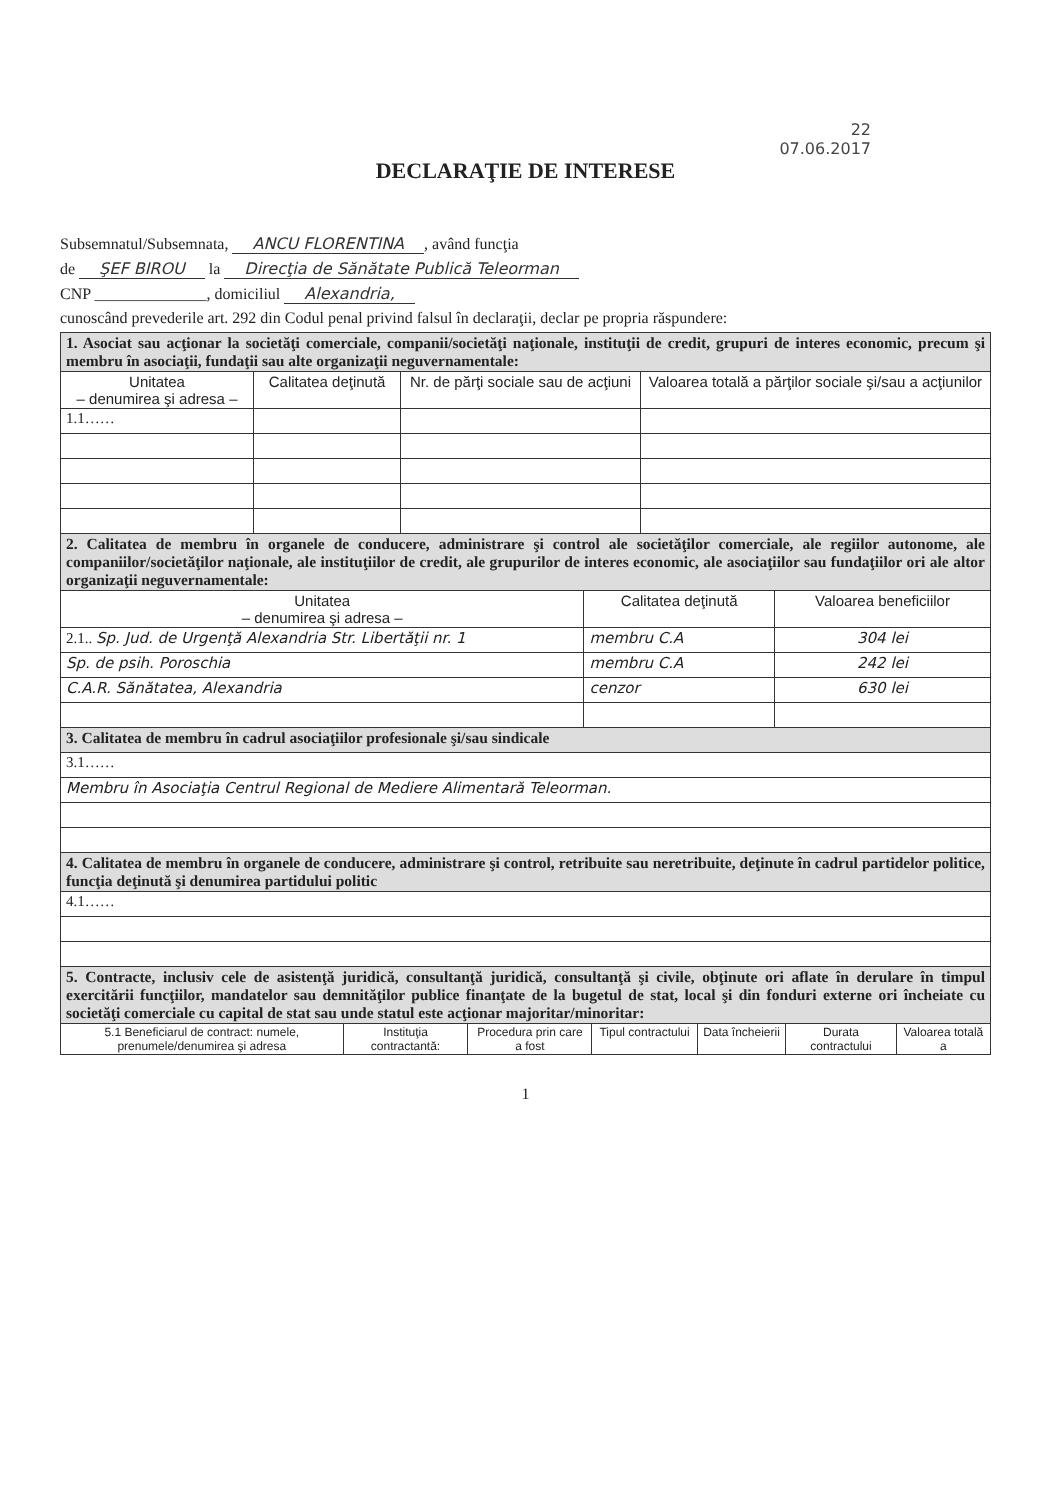22
07.06.2017
DECLARAŢIE DE INTERESE
Subsemnatul/Subsemnata, ANCU FLORENTINA, având funcţia
de ŞEF BIROU la Direcţia de Sănătate Publică Teleorman
CNP ______________, domiciliul Alexandria,
cunoscând prevederile art. 292 din Codul penal privind falsul în declaraţii, declar pe propria răspundere:
| 1. Asociat sau acţionar la societăţi comerciale, companii/societăţi naţionale, instituţii de credit, grupuri de interes economic, precum şi membru în asociaţii, fundaţii sau alte organizaţii neguvernamentale: | | | |
| Unitatea – denumirea şi adresa – | Calitatea deţinută | Nr. de părţi sociale sau de acţiuni | Valoarea totală a părţilor sociale şi/sau a acţiunilor |
| 1.1…… | | | |
| 2. Calitatea de membru în organele de conducere, administrare şi control ale societăţilor comerciale, ale regiilor autonome, ale companiilor/societăţilor naţionale, ale instituţiilor de credit, ale grupurilor de interes economic, ale asociaţiilor sau fundaţiilor ori ale altor organizaţii neguvernamentale: | | |
| Unitatea – denumirea şi adresa – | Calitatea deţinută | Valoarea beneficiilor |
| 2.1.. Sp. Jud. de Urgenţă Alexandria Str. Libertăţii nr. 1 | membru C.A | 304 lei |
| Sp. de psih. Poroschia | membru C.A | 242 lei |
| C.A.R. Sănătatea, Alexandria | cenzor | 630 lei |
| 3. Calitatea de membru în cadrul asociaţiilor profesionale şi/sau sindicale |
| 3.1…… |
| Membru în Asociaţia Centrul Regional de Mediere Alimentară Teleorman. |
| 4. Calitatea de membru în organele de conducere, administrare şi control, retribuite sau neretribuite, deţinute în cadrul partidelor politice, funcţia deţinută şi denumirea partidului politic |
| 4.1…… |
| 5. Contracte, inclusiv cele de asistenţă juridică, consultanţă juridică, consultanţă şi civile, obţinute ori aflate în derulare în timpul exercitării funcţiilor, mandatelor sau demnităţilor publice finanţate de la bugetul de stat, local şi din fonduri externe ori încheiate cu societăţi comerciale cu capital de stat sau unde statul este acţionar majoritar/minoritar: | | | | | | |
| 5.1 Beneficiarul de contract: numele, prenumele/denumirea şi adresa | Instituţia contractantă: | Procedura prin care a fost | Tipul contractului | Data încheierii | Durata contractului | Valoarea totală a |
1